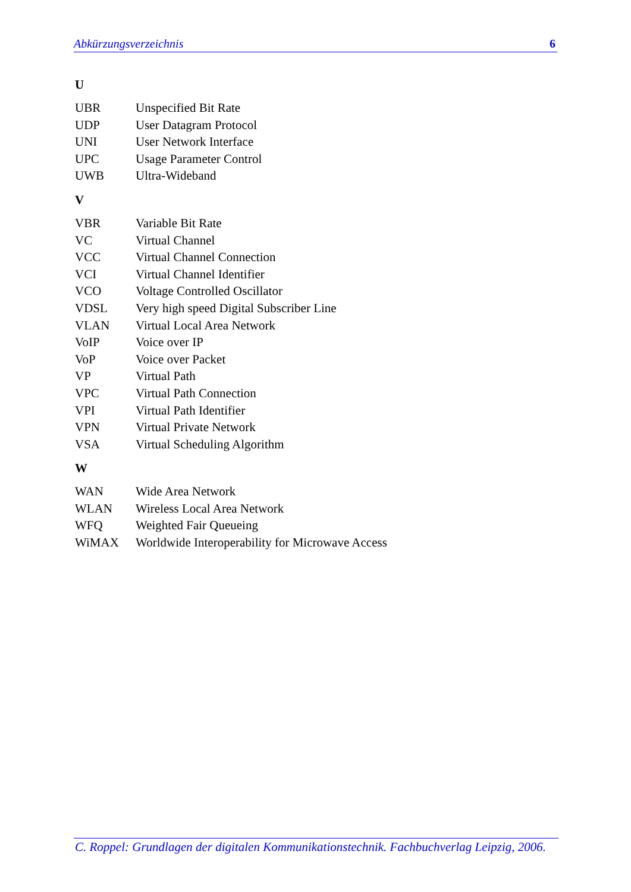Abkürzungsverzeichnis 6
U
| UBR | Unspecified Bit Rate |
| UDP | User Datagram Protocol |
| UNI | User Network Interface |
| UPC | Usage Parameter Control |
| UWB | Ultra-Wideband |
V
| VBR | Variable Bit Rate |
| VC | Virtual Channel |
| VCC | Virtual Channel Connection |
| VCI | Virtual Channel Identifier |
| VCO | Voltage Controlled Oscillator |
| VDSL | Very high speed Digital Subscriber Line |
| VLAN | Virtual Local Area Network |
| VoIP | Voice over IP |
| VoP | Voice over Packet |
| VP | Virtual Path |
| VPC | Virtual Path Connection |
| VPI | Virtual Path Identifier |
| VPN | Virtual Private Network |
| VSA | Virtual Scheduling Algorithm |
W
| WAN | Wide Area Network |
| WLAN | Wireless Local Area Network |
| WFQ | Weighted Fair Queueing |
| WiMAX | Worldwide Interoperability for Microwave Access |
C. Roppel: Grundlagen der digitalen Kommunikationstechnik. Fachbuchverlag Leipzig, 2006.